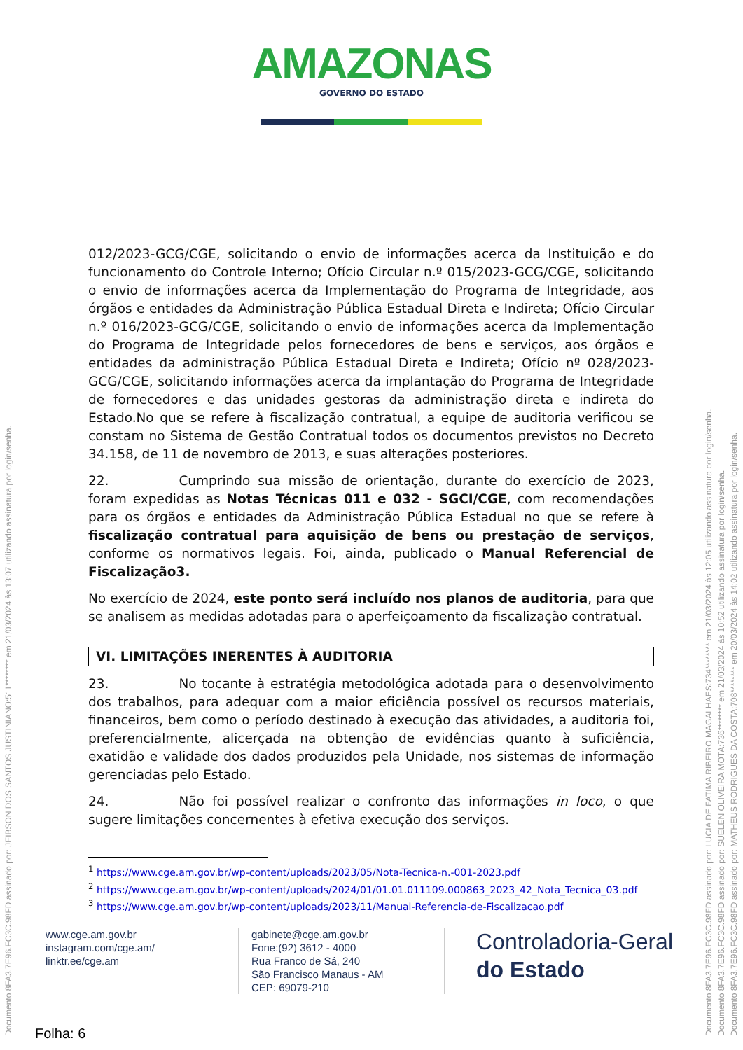AMAZONAS
GOVERNO DO ESTADO
012/2023-GCG/CGE, solicitando o envio de informações acerca da Instituição e do funcionamento do Controle Interno; Ofício Circular n.º 015/2023-GCG/CGE, solicitando o envio de informações acerca da Implementação do Programa de Integridade, aos órgãos e entidades da Administração Pública Estadual Direta e Indireta; Ofício Circular n.º 016/2023-GCG/CGE, solicitando o envio de informações acerca da Implementação do Programa de Integridade pelos fornecedores de bens e serviços, aos órgãos e entidades da administração Pública Estadual Direta e Indireta; Ofício nº 028/2023-GCG/CGE, solicitando informações acerca da implantação do Programa de Integridade de fornecedores e das unidades gestoras da administração direta e indireta do Estado.No que se refere à fiscalização contratual, a equipe de auditoria verificou se constam no Sistema de Gestão Contratual todos os documentos previstos no Decreto 34.158, de 11 de novembro de 2013, e suas alterações posteriores.
22. Cumprindo sua missão de orientação, durante do exercício de 2023, foram expedidas as Notas Técnicas 011 e 032 - SGCI/CGE, com recomendações para os órgãos e entidades da Administração Pública Estadual no que se refere à fiscalização contratual para aquisição de bens ou prestação de serviços, conforme os normativos legais. Foi, ainda, publicado o Manual Referencial de Fiscalização3.
No exercício de 2024, este ponto será incluído nos planos de auditoria, para que se analisem as medidas adotadas para o aperfeiçoamento da fiscalização contratual.
VI. LIMITAÇÕES INERENTES À AUDITORIA
23. No tocante à estratégia metodológica adotada para o desenvolvimento dos trabalhos, para adequar com a maior eficiência possível os recursos materiais, financeiros, bem como o período destinado à execução das atividades, a auditoria foi, preferencialmente, alicerçada na obtenção de evidências quanto à suficiência, exatidão e validade dos dados produzidos pela Unidade, nos sistemas de informação gerenciadas pelo Estado.
24. Não foi possível realizar o confronto das informações in loco, o que sugere limitações concernentes à efetiva execução dos serviços.
<sup>1</sup> https://www.cge.am.gov.br/wp-content/uploads/2023/05/Nota-Tecnica-n.-001-2023.pdf
<sup>2</sup> https://www.cge.am.gov.br/wp-content/uploads/2024/01/01.01.011109.000863_2023_42_Nota_Tecnica_03.pdf
<sup>3</sup> https://www.cge.am.gov.br/wp-content/uploads/2023/11/Manual-Referencia-de-Fiscalizacao.pdf
www.cge.am.gov.br
instagram.com/cge.am/
linktr.ee/cge.am
gabinete@cge.am.gov.br
Fone:(92) 3612 - 4000
Rua Franco de Sá, 240
São Francisco Manaus - AM
CEP: 69079-210
Controladoria-Geral
do Estado
Folha: 6
Documento 8FA3.7E96.FC3C.98FD assinado por: JEIBSON DOS SANTOS JUSTINIANO:511******** em 21/03/2024 às 13:07 utilizando assinatura por login/senha.
Documento 8FA3.7E96.FC3C.98FD assinado por: LUCIA DE FATIMA RIBEIRO MAGALHAES:734******** em 21/03/2024 às 12:05 utilizando assinatura por login/senha.
Documento 8FA3.7E96.FC3C.98FD assinado por: SUELEN OLIVEIRA MOTA:736******** em 21/03/2024 às 10:52 utilizando assinatura por login/senha.
Documento 8FA3.7E96.FC3C.98FD assinado por: MATHEUS RODRIGUES DA COSTA:708******** em 20/03/2024 às 14:02 utilizando assinatura por login/senha.